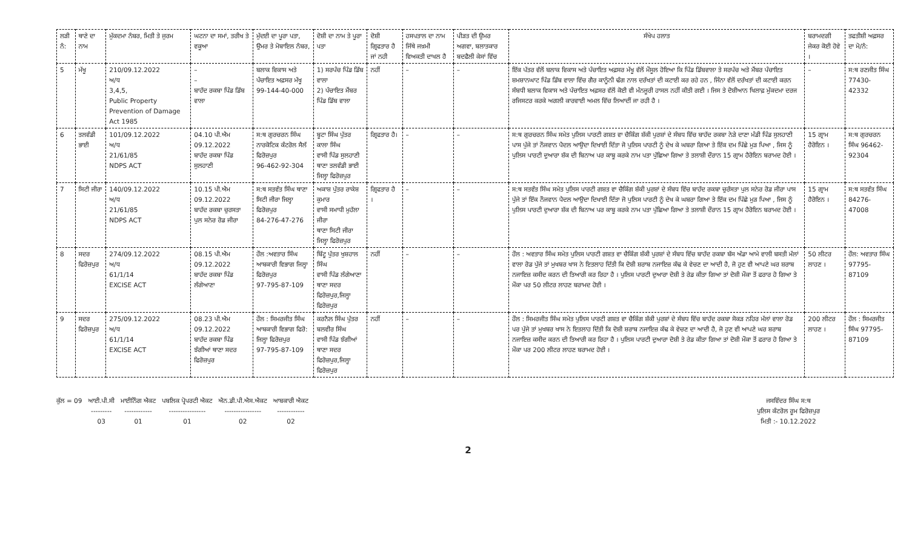| ਲੜੀ ਨੰ: | ਥਾਣੇ ਦਾ ਨਾਮ | ਮੁੱਕਦਮਾ ਨੰਬਰ, ਮਿਤੀ ਤੇ ਜੁਰਮ | ਘਟਨਾ ਦਾ ਸਮਾਂ, ਤਰੀਖ ਤੇ ਵਕੂਆ | ਮੁੱਦਈ ਦਾ ਪੂਰਾ ਪਤਾ, ਉਮਰ ਤੇ ਮੋਬਾਇਲ ਨੰਬਰ, | ਦੋਸ਼ੀ ਦਾ ਨਾਮ ਤੇ ਪੂਰਾ ਪਤਾ | ਦੋਸ਼ੀ ਗ੍ਰਿਫਤਾਰ ਹੈ ਜਾਂ ਨਹੀ | ਹਸਪਤਾਲ ਦਾ ਨਾਮ ਜਿੱਥੇ ਜਖ਼ਮੀ ਵਿਅਕਤੀ ਦਾਖਲ ਹੈ | ਪੀੜਤ ਦੀ ਉਮਰ ਅਗਵਾ, ਬਲਾਤਕਾਰ ਬਦਫੈਲੀ ਕੇਸਾਂ ਵਿੱਚ | ਸੰਖੇਪ ਹਲਾਤ | ਬਰਾਮਦਗੀ ਜੇਕਰ ਕੋਈ ਹੋਵੇ । | ਤਫਤੀਸ਼ੀ ਅਫ਼ਸਰ ਦਾ ਮੋ/ਨੰ: |
| --- | --- | --- | --- | --- | --- | --- | --- | --- | --- | --- | --- |
| 5 | ਮੱਖੂ | 210/09.12.2022 ਅ/ਧ 3,4,5, Public Property Prevention of Damage Act 1985 | – – ਬਾਹੱਦ ਰਕਬਾ ਪਿੰਡ ਡਿੱਬ ਵਾਲਾ | ਬਲਾਕ ਵਿਕਾਸ ਅਤੇ ਪੰਚਾਇਤ ਅਫ਼ਸਰ ਮੱਖੂ 99-144-40-000 | 1) ਸਰਪੰਚ ਪਿੰਡ ਡਿੱਬ ਵਾਲਾ 2) ਪੰਚਾਇਤ ਮੈਂਬਰ ਪਿੰਡ ਡਿੱਬ ਵਾਲਾ | ਨਹੀਂ | – | – | ਇੱਕ ਪੱਤਰ ਵੱਲੋਂ ਬਲਾਕ ਵਿਕਾਸ ਅਤੇ ਪੰਚਾਇਤ ਅਫ਼ਸਰ ਮੱਖੂ ਵੱਲੋਂ ਮੌਸੂਲ ਹੋਇਆ ਕਿ ਪਿੰਡ ਡਿੱਬਵਾਲਾ ਤੇ ਸਰਪੰਚ ਅਤੇ ਮੈਂਬਰ ਪੰਚਾਇਤ ਸ਼ਮਸ਼ਾਨਘਾਟ ਪਿੰਡ ਡਿੱਬ ਵਾਲਾ ਵਿੱਚ ਗੈਰ ਕਾਨੂੰਨੀ ਢੰਗ ਨਾਲ ਦਰੱਖਤਾਂ ਦੀ ਕਟਾਈ ਕਰ ਰਹੇ ਹਨ , ਜਿੰਨਾ ਵੱਲੋਂ ਦਰੱਖਤਾਂ ਦੀ ਕਟਾਈ ਕਰਨ ਸੰਬਧੀ ਬਲਾਕ ਵਿਕਾਸ ਅਤੇ ਪੰਚਾਇਤ ਅਫ਼ਸਰ ਵੱਲੋਂ ਕੋਈ ਵੀ ਮੰਨਜੂਰੀ ਹਾਸਲ ਨਹੀਂ ਕੀਤੀ ਗਈ । ਜਿਸ ਤੇ ਦੋਸ਼ੀਆਨ ਖਿਲਾਫ਼ ਮੁੱਕਦਮਾ ਦਰਜ ਰਜਿਸਟਰ ਕਰਕੇ ਅਗਲੀ ਕਾਰਵਾਈ ਅਮਲ ਵਿੱਚ ਲਿਆਦੀਂ ਜਾ ਰਹੀ ਹੈ । | – | ਸ:ਥ ਰਣਜੀਤ ਸਿੰਘ 77430-42332 |
| 6 | ਤਲਵੰਡੀ ਭਾਈ | 101/09.12.2022 ਅ/ਧ 21/61/85 NDPS ACT | 04.10 ਪੀ.ਐਮ 09.12.2022 ਬਾਹੱਦ ਰਕਬਾ ਪਿੰਡ ਸੁਲਹਾਣੀ | ਸ:ਥ ਗੁਰਚਰਨ ਸਿੰਘ ਨਾਰਕੋਟਿਕ ਕੰਟਰੋਲ ਸੈਲੱ ਫਿਰੋਜ਼ਪੁਰ 96-462-92-304 | ਬੂਟਾ ਸਿੰਘ ਪੁੱਤਰ ਕਾਲਾ ਸਿੰਘ ਵਾਸੀ ਪਿੰਡ ਸੁਲਹਾਣੀ ਥਾਣਾ ਤਲਵੰਡੀ ਭਾਈ ਜਿਲ੍ਹਾ ਫਿਰੋਜ਼ਪੁਰ | ਗ੍ਰਿਫਤਾਰ ਹੈ। | – | – | ਸ:ਥ ਗੁਰਚਰਨ ਸਿੰਘ ਸਮੇਤ ਪੁਲਿਸ ਪਾਰਟੀ ਗਸ਼ਤ ਵਾ ਚੈਕਿੰਗ ਸ਼ੱਕੀ ਪੁਰਸ਼ਾਂ ਦੇ ਸੰਬਧ ਵਿੱਚ ਬਾਹੱਦ ਰਕਬਾ ਨੇੜੇ ਦਾਣਾ ਮੰਡੀ ਪਿੰਡ ਸੁਲਹਾਣੀ ਪਾਸ ਪੁੱਜੇ ਤਾਂ ਨੌਜਵਾਨ ਪੈਦਲ ਆਉਦਾ ਦਿਖਾਈ ਦਿੱਤਾ ਜੋ ਪੁਲਿਸ ਪਾਰਟੀ ਨੂੰ ਦੇਖ ਕੇ ਘਬਰਾ ਗਿਆ ਤੇ ਇੱਕ ਦਮ ਪਿੱਛੇ ਮੁੜ ਪਿਆ , ਜਿਸ ਨੂੰ ਪੁਲਿਸ ਪਾਰਟੀ ਦੁਆਰਾ ਸ਼ੱਕ ਦੀ ਬਿਨਾਅ ਪਰ ਕਾਬੂ ਕਰਕੇ ਨਾਮ ਪਤਾ ਪੁੱਛਿਆ ਗਿਆ ਤੇ ਤਲਾਸ਼ੀ ਦੌਰਾਨ 15 ਗ੍ਰਾਮ ਹੈਰੋਇਨ ਬਰਾਮਦ ਹੋਈ । | 15 ਗ੍ਰਾਮ ਹੈਰੋਇਨ । | ਸ:ਥ ਗੁਰਚਰਨ ਸਿੰਘ 96462-92304 |
| 7 | ਸਿਟੀ ਜੀਰਾ | 140/09.12.2022 ਅ/ਧ 21/61/85 NDPS ACT | 10.15 ਪੀ.ਐਮ 09.12.2022 ਬਾਹੱਦ ਰਕਬਾ ਚੁਰਸਤਾ ਪੁਲ ਸਨੇਰ ਰੋਡ ਜੀਰਾ | ਸ:ਥ ਸਤਵੰਤ ਸਿੰਘ ਥਾਣਾ ਸਿਟੀ ਜੀਰਾ ਜਿਲ੍ਹਾ ਫਿਰੋਜ਼ਪੁਰ 84-276-47-276 | ਅਕਾਸ਼ ਪੁੱਤਰ ਰਾਕੇਸ਼ ਕੁਮਾਰ ਵਾਸੀ ਸਮਾਧੀ ਮੁਹੱਲਾ ਜੀਰਾ ਥਾਣਾ ਸਿਟੀ ਜੀਰਾ ਜਿਲ੍ਹਾ ਫਿਰੋਜ਼ਪੁਰ | ਗ੍ਰਿਫਤਾਰ ਹੈ । | – | – | ਸ:ਥ ਸਤਵੰਤ ਸਿੰਘ ਸਮੇਤ ਪੁਲਿਸ ਪਾਰਟੀ ਗਸ਼ਤ ਵਾ ਚੈਕਿੰਗ ਸ਼ੱਕੀ ਪੁਰਸ਼ਾਂ ਦੇ ਸੰਬਧ ਵਿੱਚ ਬਾਹੱਦ ਰਕਬਾ ਚੁਰੱਸਤਾ ਪੁਲ ਸਨੇਰ ਰੋਡ ਜੀਰਾ ਪਾਸ ਪੁੱਜੇ ਤਾਂ ਇੱਕ ਨੌਜਵਾਨ ਪੈਦਲ ਆਉਦਾ ਦਿਖਾਈ ਦਿੱਤਾ ਜੋ ਪੁਲਿਸ ਪਾਰਟੀ ਨੂੰ ਦੇਖ ਕੇ ਘਬਰਾ ਗਿਆ ਤੇ ਇੱਕ ਦਮ ਪਿੱਛੇ ਮੁੜ ਪਿਆ , ਜਿਸ ਨੂੰ ਪੁਲਿਸ ਪਾਰਟੀ ਦੁਆਰਾ ਸ਼ੱਕ ਦੀ ਬਿਨਾਅ ਪਰ ਕਾਬੂ ਕਰਕੇ ਨਾਮ ਪਤਾ ਪੁੱਛਿਆ ਗਿਆ ਤੇ ਤਲਾਸ਼ੀ ਦੌਰਾਨ 15 ਗ੍ਰਾਮ ਹੈਰੋਇਨ ਬਰਾਮਦ ਹੋਈ । | 15 ਗ੍ਰਾਮ ਹੈਰੋਇਨ । | ਸ:ਥ ਸਤਵੰਤ ਸਿੰਘ 84276-47008 |
| 8 | ਸਦਰ ਫਿਰੋਜ਼ਪੁਰ | 274/09.12.2022 ਅ/ਧ 61/1/14 EXCISE ACT | 08.15 ਪੀ.ਐਮ 09.12.2022 ਬਾਹੱਦ ਰਕਬਾ ਪਿੰਡ ਲੰਗੇਆਣਾ | ਹੌਲ :ਅਵਤਾਰ ਸਿੰਘ ਆਬਕਾਰੀ ਵਿਭਾਗ ਜਿਲ੍ਹਾ ਫਿਰੋਜ਼ਪੁਰ 97-795-87-109 | ਬਿੱਟੂ ਪੁੱਤਰ ਖੁਸ਼ਹਾਲ ਸਿੰਘ ਵਾਸੀ ਪਿੰਡ ਲੰਗੇਆਣਾ ਥਾਣਾ ਸਦਰ ਫਿਰੋਜ਼ਪੁਰ,ਜਿਲ੍ਹਾ ਫਿਰੋਜ਼ਪੁਰ | ਨਹੀਂ | – | – | ਹੌਲ : ਅਵਤਾਰ ਸਿੰਘ ਸਮੇਤ ਪੁਲਿਸ ਪਾਰਟੀ ਗਸ਼ਤ ਵਾ ਚੈਕਿੰਗ ਸ਼ੱਕੀ ਪੁਰਸ਼ਾਂ ਦੇ ਸੰਬਧ ਵਿੱਚ ਬਾਹੱਦ ਰਕਬਾ ਬੱਸ ਅੱਡਾ ਆਮੇ ਵਾਲੀ ਬਸਤੀ ਮੱਲਾਂ ਵਾਲਾ ਰੋਡ ਪੁੱਜੇ ਤਾਂ ਮੁਖਬਰ ਖਾਸ ਨੇ ਇਤਲਾਹ ਦਿੱਤੀ ਕਿ ਦੋਸ਼ੀ ਸ਼ਰਾਬ ਨਜਾਇਜ਼ ਕੱਢ ਕੇ ਵੇਚਣ ਦਾ ਆਦੀ ਹੈ, ਜੋ ਹੁਣ ਵੀ ਆਪਣੇ ਘਰ ਸ਼ਰਾਬ ਨਜਾਇਜ਼ ਕਸੀਦ ਕਰਨ ਦੀ ਤਿਆਰੀ ਕਰ ਰਿਹਾ ਹੈ । ਪੁਲਿਸ ਪਾਰਟੀ ਦੁਆਰਾ ਦੋਸ਼ੀ ਤੇ ਰੇਡ ਕੀਤਾ ਗਿਆ ਤਾਂ ਦੋਸ਼ੀ ਮੌਕਾ ਤੋਂ ਫਰਾਰ ਹੋ ਗਿਆ ਤੇ ਮੌਕਾ ਪਰ 50 ਲੀਟਰ ਲਾਹਣ ਬਰਾਮਦ ਹੋਈ । | 50 ਲੀਟਰ ਲਾਹਣ । | ਹੌਲ: ਅਵਤਾਰ ਸਿੰਘ 97795-87109 |
| 9 | ਸਦਰ ਫਿਰੋਜ਼ਪੁਰ | 275/09.12.2022 ਅ/ਧ 61/1/14 EXCISE ACT | 08.23 ਪੀ.ਐਮ 09.12.2022 ਬਾਹੱਦ ਰਕਬਾ ਪਿੰਡ ਝੰਗੀਆਂ ਥਾਣਾ ਸਦਰ ਫਿਰੋਜ਼ਪੁਰ | ਹੌਲ : ਸਿਮਰਜੀਤ ਸਿੰਘ ਆਬਕਾਰੀ ਵਿਭਾਗ ਫਿਰੋ: ਜਿਲ੍ਹਾ ਫਿਰੋਜ਼ਪੁਰ 97-795-87-109 | ਕਰਨੈਲ ਸਿੰਘ ਪੁੱਤਰ ਬਲਵੀਰ ਸਿੰਘ ਵਾਸੀ ਪਿੰਡ ਝੰਗੀਆਂ ਥਾਣਾ ਸਦਰ ਫਿਰੋਜ਼ਪੁਰ,ਜਿਲ੍ਹਾ ਫਿਰੋਜ਼ਪੁਰ | ਨਹੀਂ | – | – | ਹੌਲ : ਸਿਮਰਜੀਤ ਸਿੰਘ ਸਮੇਤ ਪੁਲਿਸ ਪਾਰਟੀ ਗਸ਼ਤ ਵਾ ਚੈਕਿੰਗ ਸ਼ੱਕੀ ਪੁਰਸ਼ਾਂ ਦੇ ਸੰਬਧ ਵਿੱਚ ਬਾਹੱਦ ਰਕਬਾ ਸੋਕੜ ਨਹਿਰ ਮੱਲਾਂ ਵਾਲਾ ਰੋਡ ਪਰ ਪੁੱਜੇ ਤਾਂ ਮੁਖਬਰ ਖਾਸ ਨੇ ਇਤਲਾਹ ਦਿੱਤੀ ਕਿ ਦੋਸ਼ੀ ਸ਼ਰਾਬ ਨਜਾਇਜ਼ ਕੱਢ ਕੇ ਵੇਚਣ ਦਾ ਆਦੀ ਹੈ, ਜੋ ਹੁਣ ਵੀ ਆਪਣੇ ਘਰ ਸ਼ਰਾਬ ਨਜਾਇਜ਼ ਕਸੀਦ ਕਰਨ ਦੀ ਤਿਆਰੀ ਕਰ ਰਿਹਾ ਹੈ । ਪੁਲਿਸ ਪਾਰਟੀ ਦੁਆਰਾ ਦੋਸ਼ੀ ਤੇ ਰੇਡ ਕੀਤਾ ਗਿਆ ਤਾਂ ਦੋਸ਼ੀ ਮੌਕਾ ਤੋਂ ਫਰਾਰ ਹੋ ਗਿਆ ਤੇ ਮੌਕਾ ਪਰ 200 ਲੀਟਰ ਲਾਹਣ ਬਰਾਮਦ ਹੋਈ । | 200 ਲੀਟਰ ਲਾਹਣ । | ਹੌਲ : ਸਿਮਰਜੀਤ ਸਿੰਘ 97795-87109 |
ਕੁੱਲ = 09 ਆਈ.ਪੀ.ਸੀ
---------
03
ਮਾਈਨਿੰਗ ਐਕਟ
------------
01
ਪਬਲਿਕ ਪ੍ਰੋਪਰਟੀ ਐਕਟ
----------------
01
ਐਨ.ਡੀ.ਪੀ.ਐਸ.ਐਕਟ
----------------
02
ਆਬਕਾਰੀ ਐਕਟ
------------
02
ਜਸਵਿੰਦਰ ਸਿੰਘ ਸ:ਥ
ਪੁਲਿਸ ਕੰਟਰੋਲ ਰੂਮ ਫਿਰੋਜ਼ਪੁਰ
ਮਿਤੀ :- 10.12.2022
2